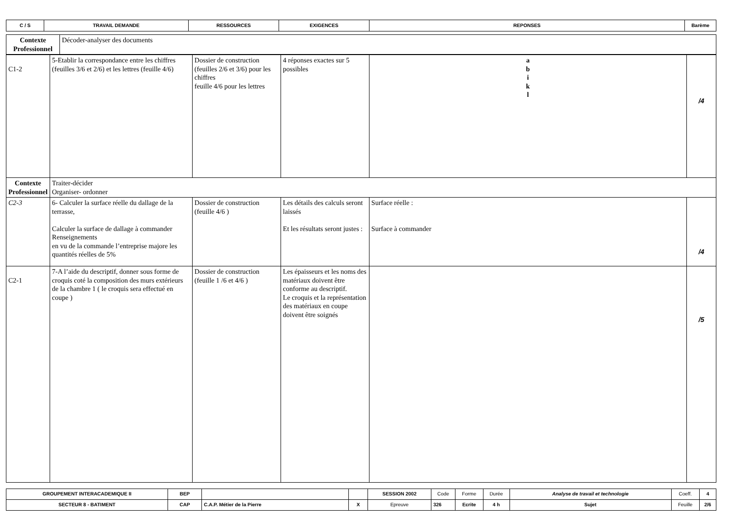| C / S | TRAVAIL DEMANDE | RESSOURCES | EXIGENCES | REPONSES | Barème |
| --- | --- | --- | --- | --- | --- |
| Contexte Professionnel | Décoder-analyser des documents |
| C1-2 | 5-Etablir la correspondance entre les chiffres (feuilles 3/6 et 2/6) et les lettres (feuille 4/6) | Dossier de construction (feuilles 2/6 et 3/6) pour les chiffres feuille 4/6 pour les lettres | 4 réponses exactes sur 5 possibles | a b i k l | /4 |
| Contexte Professionnel | Traiter-décider Organiser- ordonner | | | | |
| C2-3 | 6- Calculer la surface réelle du dallage de la terrasse, Calculer la surface de dallage à commander Renseignements en vu de la commande l’entreprise majore les quantités réelles de 5% | Dossier de construction (feuille 4/6 ) | Les détails des calculs seront laissés Et les résultats seront justes : | Surface réelle : Surface à commander | /4 |
| C2-1 | 7-A l’aide du descriptif, donner sous forme de croquis coté la composition des murs extérieurs de la chambre 1 ( le croquis sera effectué en coupe ) | Dossier de construction (feuille 1 /6 et 4/6 ) | Les épaisseurs et les noms des matériaux doivent être conforme au descriptif. Le croquis et la représentation des matériaux en coupe doivent être soignés | | /5 |
| GROUPEMENT INTERACADEMIQUE II | BEP | | | SESSION 2002 | Code | Forme | Durée | Analyse de travail et technologie | Coeff. | 4 |
| SECTEUR 8 - BATIMENT | CAP | C.A.P. Métier de la Pierre | X | Epreuve | 326 | Ecrite | 4 h | Sujet | Feuille | 2/6 |